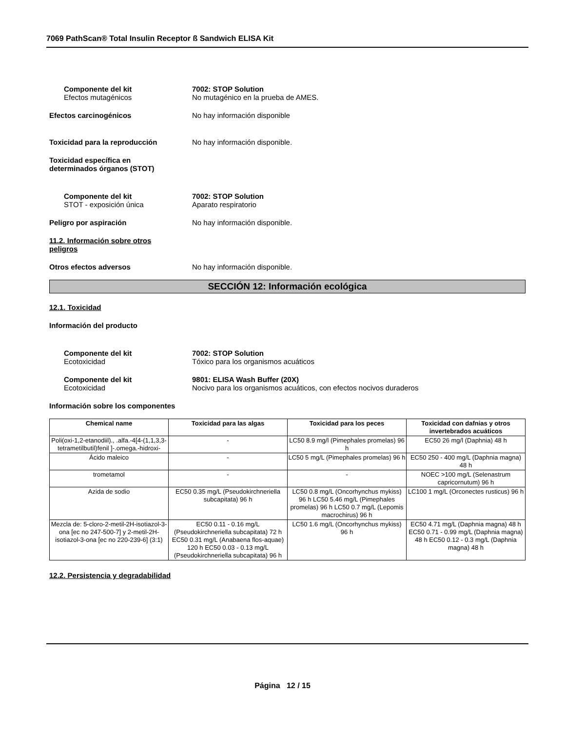7069 PathScan® Total Insulin Receptor ß Sandwich ELISA Kit
Componente del kit
Efectos mutagénicos
7002: STOP Solution
No mutagénico en la prueba de AMES.
Efectos carcinogénicos No hay información disponible
Toxicidad para la reproducción No hay información disponible.
Toxicidad específica en
determinados órganos (STOT)
Componente del kit
STOT - exposición única
7002: STOP Solution
Aparato respiratorio
Peligro por aspiración No hay información disponible.
11.2. Información sobre otros
peligros
Otros efectos adversos No hay información disponible.
SECCIÓN 12: Información ecológica
12.1. Toxicidad
Información del producto
Componente del kit
Ecotoxicidad
7002: STOP Solution
Tóxico para los organismos acuáticos
Componente del kit
Ecotoxicidad
9801: ELISA Wash Buffer (20X)
Nocivo para los organismos acuáticos, con efectos nocivos duraderos
Información sobre los componentes
| Chemical name | Toxicidad para las algas | Toxicidad para los peces | Toxicidad con dafnias y otros invertebrados acuáticos |
| --- | --- | --- | --- |
| Poli(oxi-1,2-etanodiil)., .alfa.-4[4-(1,1,3,3-tetrametilbutil)fenil ]-.omega.-hidroxi- | - | LC50 8.9 mg/l (Pimephales promelas) 96 h | EC50 26 mg/l (Daphnia) 48 h |
| Ácido maleico | - | LC50 5 mg/L (Pimephales promelas) 96 h | EC50 250 - 400 mg/L (Daphnia magna) 48 h |
| trometamol | - | - | NOEC >100 mg/L (Selenastrum capricornutum) 96 h |
| Azida de sodio | EC50 0.35 mg/L (Pseudokirchneriella subcapitata) 96 h | LC50 0.8 mg/L (Oncorhynchus mykiss) 96 h LC50 5.46 mg/L (Pimephales promelas) 96 h LC50 0.7 mg/L (Lepomis macrochirus) 96 h | LC100 1 mg/L (Orconectes rusticus) 96 h |
| Mezcla de: 5-cloro-2-metil-2H-isotiazol-3-ona [ec no 247-500-7] y 2-metil-2H-isotiazol-3-ona [ec no 220-239-6] (3:1) | EC50 0.11 - 0.16 mg/L (Pseudokirchneriella subcapitata) 72 h EC50 0.31 mg/L (Anabaena flos-aquae) 120 h EC50 0.03 - 0.13 mg/L (Pseudokirchneriella subcapitata) 96 h | LC50 1.6 mg/L (Oncorhynchus mykiss) 96 h | EC50 4.71 mg/L (Daphnia magna) 48 h EC50 0.71 - 0.99 mg/L (Daphnia magna) 48 h EC50 0.12 - 0.3 mg/L (Daphnia magna) 48 h |
12.2. Persistencia y degradabilidad
Página 12 / 15